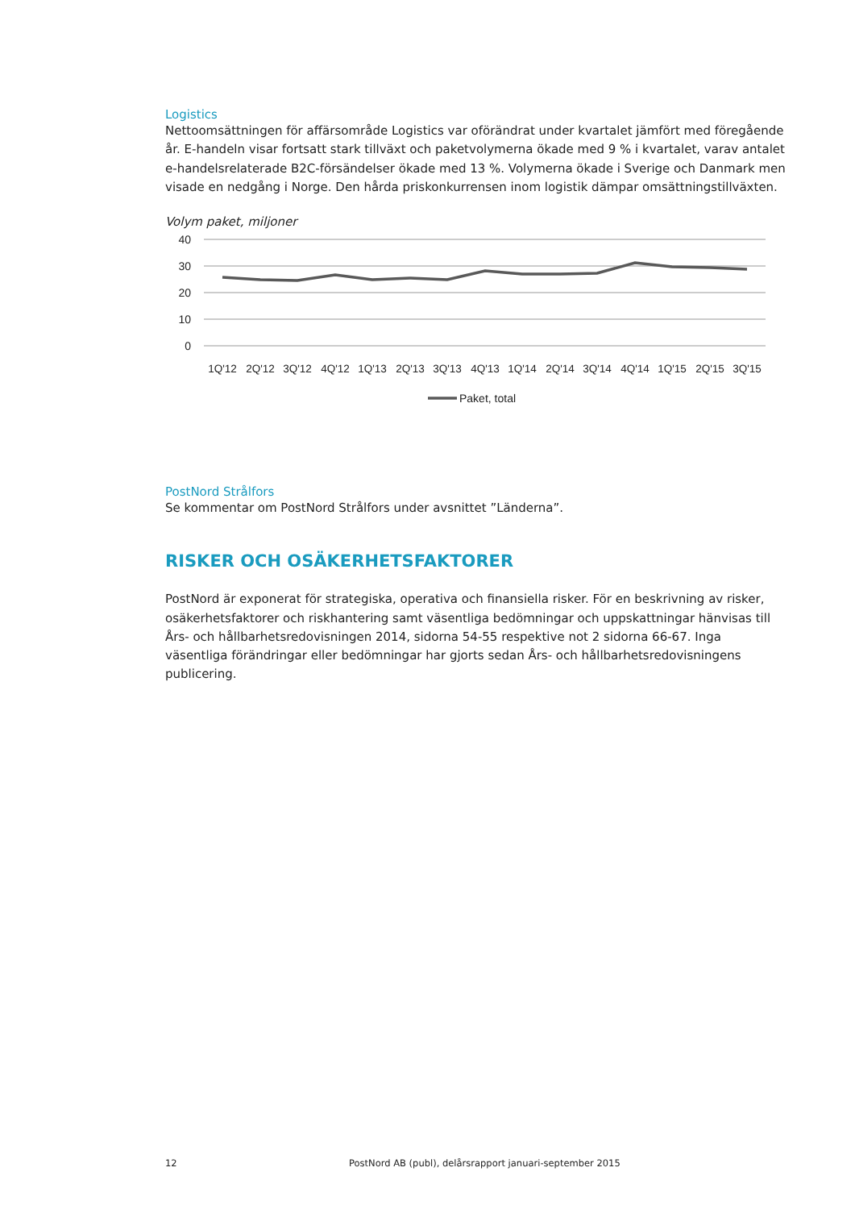Logistics
Nettoomsättningen för affärsområde Logistics var oförändrat under kvartalet jämfört med föregående år. E-handeln visar fortsatt stark tillväxt och paketvolymerna ökade med 9 % i kvartalet, varav antalet e-handelsrelaterade B2C-försändelser ökade med 13 %. Volymerna ökade i Sverige och Danmark men visade en nedgång i Norge. Den hårda priskonkurrensen inom logistik dämpar omsättningstillväxten.
Volym paket, miljoner
40
30
20
10
0
1Q'12
2Q'12
3Q'12
4Q'12
1Q'13
2Q'13
3Q'13
4Q'13
1Q'14
2Q'14
3Q'14
4Q'14
1Q'15
2Q'15
3Q'15
Paket, total
PostNord Strålfors
Se kommentar om PostNord Strålfors under avsnittet ”Länderna”.
RISKER OCH OSÄKERHETSFAKTORER
PostNord är exponerat för strategiska, operativa och finansiella risker. För en beskrivning av risker, osäkerhetsfaktorer och riskhantering samt väsentliga bedömningar och uppskattningar hänvisas till Års- och hållbarhetsredovisningen 2014, sidorna 54-55 respektive not 2 sidorna 66-67. Inga väsentliga förändringar eller bedömningar har gjorts sedan Års- och hållbarhetsredovisningens publicering.
12 PostNord AB (publ), delårsrapport januari-september 2015